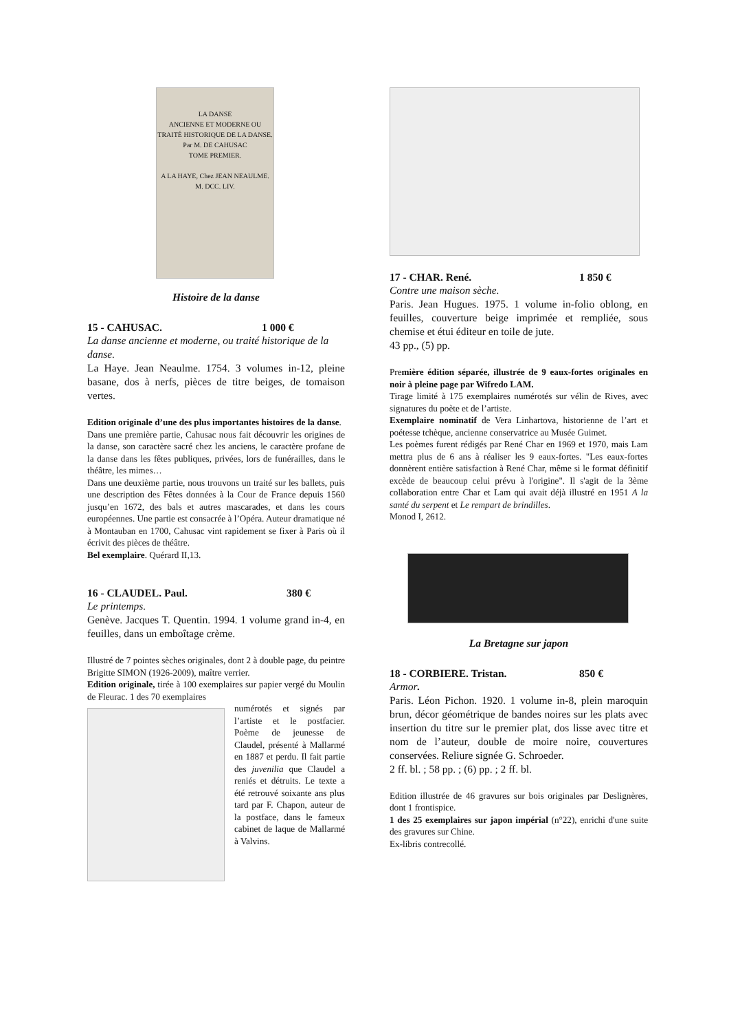LA DANSE
ANCIENNE ET MODERNE OU TRAITÉ HISTORIQUE DE LA DANSE.
Par M. DE CAHUSAC
TOME PREMIER.
A LA HAYE, Chez JEAN NEAULME.
M. DCC. LIV.
Histoire de la danse
15 - CAHUSAC. 1 000 €
La danse ancienne et moderne, ou traité historique de la danse.
La Haye. Jean Neaulme. 1754. 3 volumes in-12, pleine basane, dos à nerfs, pièces de titre beiges, de tomaison vertes.
Edition originale d’une des plus importantes histoires de la danse.
Dans une première partie, Cahusac nous fait découvrir les origines de la danse, son caractère sacré chez les anciens, le caractère profane de la danse dans les fêtes publiques, privées, lors de funérailles, dans le théâtre, les mimes…
Dans une deuxième partie, nous trouvons un traité sur les ballets, puis une description des Fêtes données à la Cour de France depuis 1560 jusqu’en 1672, des bals et autres mascarades, et dans les cours européennes. Une partie est consacrée à l’Opéra. Auteur dramatique né à Montauban en 1700, Cahusac vint rapidement se fixer à Paris où il écrivit des pièces de théâtre.
Bel exemplaire. Quérard II,13.
16 - CLAUDEL. Paul. 380 €
Le printemps.
Genève. Jacques T. Quentin. 1994. 1 volume grand in-4, en feuilles, dans un emboîtage crème.
Illustré de 7 pointes sèches originales, dont 2 à double page, du peintre Brigitte SIMON (1926-2009), maître verrier.
Edition originale, tirée à 100 exemplaires sur papier vergé du Moulin de Fleurac. 1 des 70 exemplaires
numérotés et signés par l’artiste et le postfacier. Poème de jeunesse de Claudel, présenté à Mallarmé en 1887 et perdu. Il fait partie des juvenilia que Claudel a reniés et détruits. Le texte a été retrouvé soixante ans plus tard par F. Chapon, auteur de la postface, dans le fameux cabinet de laque de Mallarmé à Valvins.
17 - CHAR. René. 1 850 €
Contre une maison sèche.
Paris. Jean Hugues. 1975. 1 volume in-folio oblong, en feuilles, couverture beige imprimée et rempliée, sous chemise et étui éditeur en toile de jute.
43 pp., (5) pp.
Première édition séparée, illustrée de 9 eaux-fortes originales en noir à pleine page par Wifredo LAM.
Tirage limité à 175 exemplaires numérotés sur vélin de Rives, avec signatures du poète et de l’artiste.
Exemplaire nominatif de Vera Linhartova, historienne de l’art et poétesse tchèque, ancienne conservatrice au Musée Guimet.
Les poèmes furent rédigés par René Char en 1969 et 1970, mais Lam mettra plus de 6 ans à réaliser les 9 eaux-fortes. "Les eaux-fortes donnèrent entière satisfaction à René Char, même si le format définitif excède de beaucoup celui prévu à l'origine". Il s'agit de la 3ème collaboration entre Char et Lam qui avait déjà illustré en 1951 A la santé du serpent et Le rempart de brindilles.
Monod I, 2612.
La Bretagne sur japon
18 - CORBIERE. Tristan. 850 €
Armor.
Paris. Léon Pichon. 1920. 1 volume in-8, plein maroquin brun, décor géométrique de bandes noires sur les plats avec insertion du titre sur le premier plat, dos lisse avec titre et nom de l’auteur, double de moire noire, couvertures conservées. Reliure signée G. Schroeder.
2 ff. bl. ; 58 pp. ; (6) pp. ; 2 ff. bl.
Edition illustrée de 46 gravures sur bois originales par Deslignères, dont 1 frontispice.
1 des 25 exemplaires sur japon impérial (n°22), enrichi d'une suite des gravures sur Chine.
Ex-libris contrecollé.